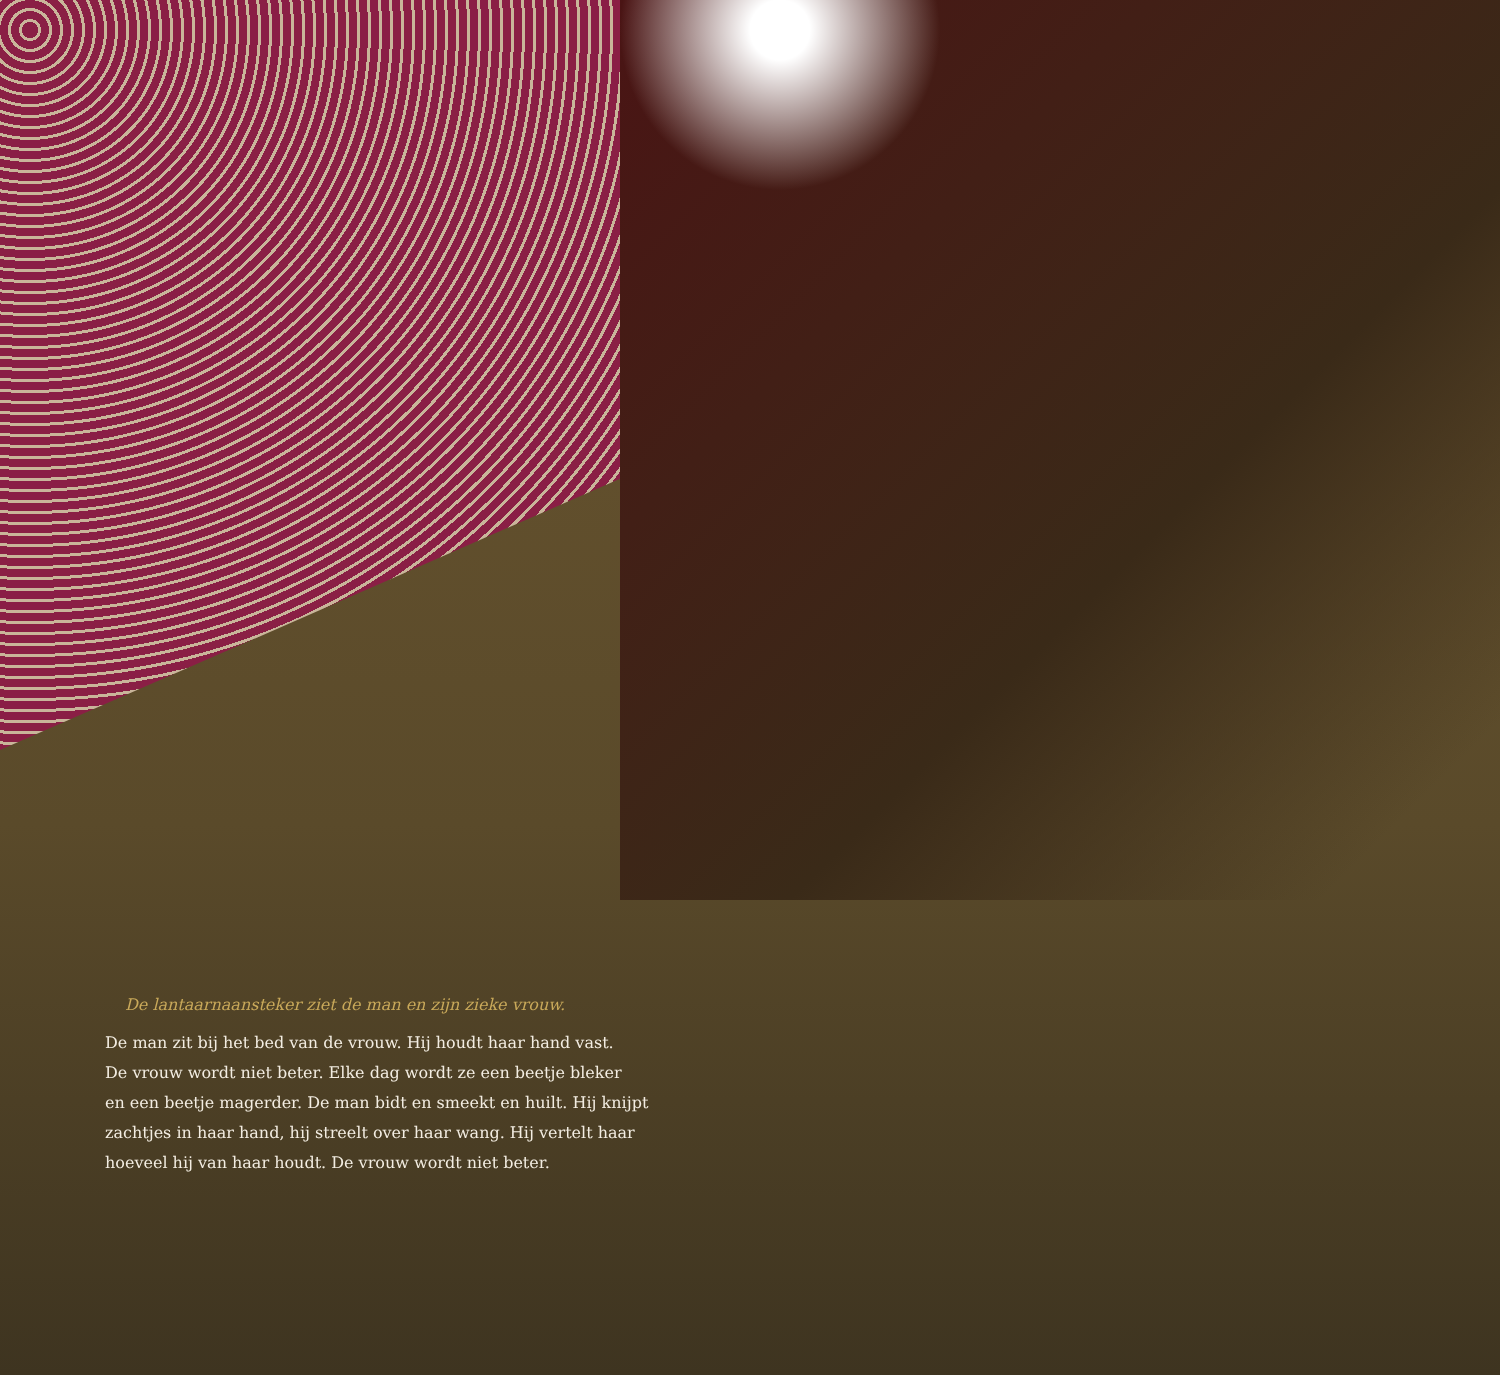De lantaarnaansteker ziet de man en zijn zieke vrouw.
De man zit bij het bed van de vrouw. Hij houdt haar hand vast.
De vrouw wordt niet beter. Elke dag wordt ze een beetje bleker
en een beetje magerder. De man bidt en smeekt en huilt. Hij knijpt
zachtjes in haar hand, hij streelt over haar wang. Hij vertelt haar
hoeveel hij van haar houdt. De vrouw wordt niet beter.